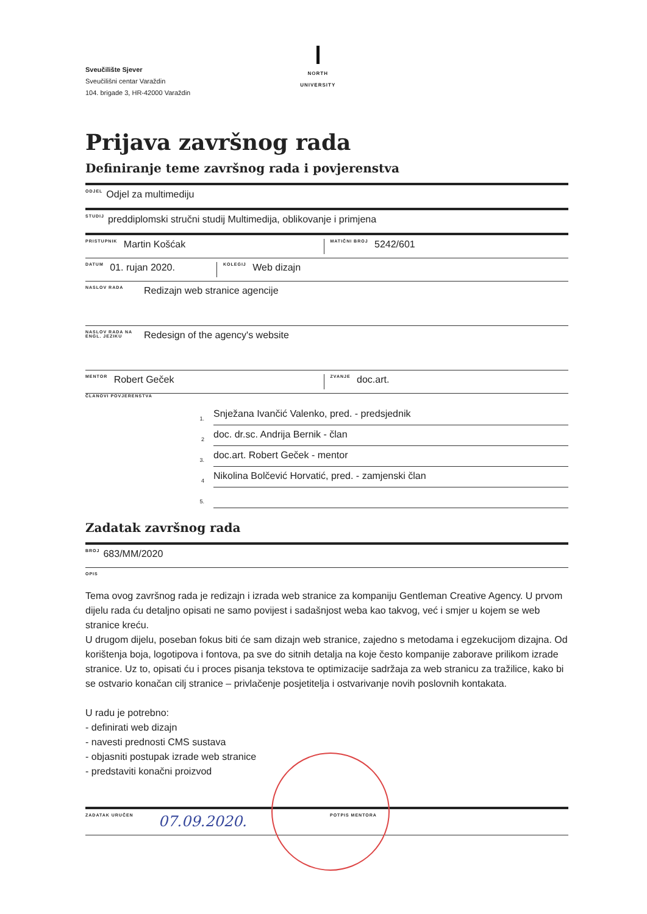Sveučilište Sjever
Sveučilišni centar Varaždin
104. brigade 3, HR-42000 Varaždin
NORTH
UNIVERSITY
Prijava završnog rada
Definiranje teme završnog rada i povjerenstva
ODJEL Odjel za multimediju
STUDIJ preddiplomski stručni studij Multimedija, oblikovanje i primjena
PRISTUPNIK Martin Košćak
MATIČNI BROJ 5242/601
DATUM 01. rujan 2020.
KOLEGIJ Web dizajn
NASLOV RADA Redizajn web stranice agencije
NASLOV RADA NA ENGL. JEZIKU Redesign of the agency's website
MENTOR Robert Geček
ZVANJE doc.art.
ČLANOVI POVJERENSTVA
1.
Snježana Ivančić Valenko, pred. - predsjednik
2
doc. dr.sc. Andrija Bernik - član
3.
doc.art. Robert Geček - mentor
4
Nikolina Bolčević Horvatić, pred. - zamjenski član
5.
Zadatak završnog rada
BROJ 683/MM/2020
OPIS
Tema ovog završnog rada je redizajn i izrada web stranice za kompaniju Gentleman Creative Agency. U prvom dijelu rada ću detaljno opisati ne samo povijest i sadašnjost weba kao takvog, već i smjer u kojem se web stranice kreću.
U drugom dijelu, poseban fokus biti će sam dizajn web stranice, zajedno s metodama i egzekucijom dizajna. Od korištenja boja, logotipova i fontova, pa sve do sitnih detalja na koje često kompanije zaborave prilikom izrade stranice. Uz to, opisati ću i proces pisanja tekstova te optimizacije sadržaja za web stranicu za tražilice, kako bi se ostvario konačan cilj stranice – privlačenje posjetitelja i ostvarivanje novih poslovnih kontakata.
U radu je potrebno:
- definirati web dizajn
- navesti prednosti CMS sustava
- objasniti postupak izrade web stranice
- predstaviti konačni proizvod
ZADATAK URUČEN 07.09.2020.
POTPIS MENTORA